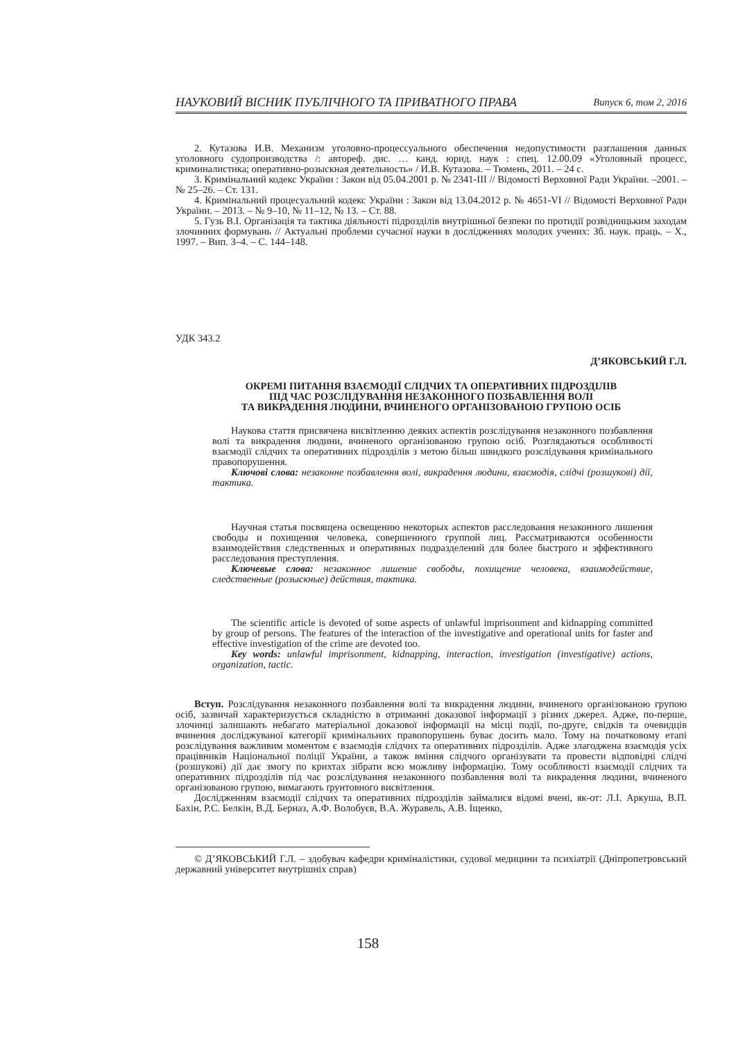НАУКОВИЙ ВІСНИК ПУБЛІЧНОГО ТА ПРИВАТНОГО ПРАВА Випуск 6, том 2, 2016
2. Кутазова И.В. Механизм уголовно-процессуального обеспечения недопустимости разглашения данных уголовного судопроизводства /: автореф. дис. … канд. юрид. наук : спец. 12.00.09 «Уголовный процесс, криминалистика; оперативно-розыскная деятельность» / И.В. Кутазова. – Тюмень, 2011. – 24 с.
3. Кримінальний кодекс України : Закон від 05.04.2001 р. № 2341-III // Відомості Верховної Ради України. –2001. – № 25–26. – Ст. 131.
4. Кримінальний процесуальний кодекс України : Закон від 13.04.2012 р. № 4651-VI // Відомості Верховної Ради України. – 2013. – № 9–10, № 11–12, № 13. – Ст. 88.
5. Гузь В.І. Організація та тактика діяльності підрозділів внутрішньої безпеки по протидії розвідницьким заходам злочинних формувань // Актуальні проблеми сучасної науки в дослідженнях молодих учених: Зб. наук. праць. – Х., 1997. – Вип. 3–4. – С. 144–148.
УДК 343.2
Д’ЯКОВСЬКИЙ Г.Л.
ОКРЕМІ ПИТАННЯ ВЗАЄМОДІЇ СЛІДЧИХ ТА ОПЕРАТИВНИХ ПІДРОЗДІЛІВ
ПІД ЧАС РОЗСЛІДУВАННЯ НЕЗАКОННОГО ПОЗБАВЛЕННЯ ВОЛІ
ТА ВИКРАДЕННЯ ЛЮДИНИ, ВЧИНЕНОГО ОРГАНІЗОВАНОЮ ГРУПОЮ ОСІБ
Наукова стаття присвячена висвітленню деяких аспектів розслідування незаконного позбавлення волі та викрадення людини, вчиненого організованою групою осіб. Розглядаються особливості взаємодії слідчих та оперативних підрозділів з метою більш швидкого розслідування кримінального правопорушення.
Ключові слова: незаконне позбавлення волі, викрадення людини, взаємодія, слідчі (розшукові) дії, тактика.
Научная статья посвящена освещению некоторых аспектов расследования незаконного лишения свободы и похищения человека, совершенного группой лиц. Рассматриваются особенности взаимодействия следственных и оперативных подразделений для более быстрого и эффективного расследования преступления.
Ключевые слова: незаконное лишение свободы, похищение человека, взаимодействие, следственные (розыскные) действия, тактика.
The scientific article is devoted of some aspects of unlawful imprisonment and kidnapping committed by group of persons. The features of the interaction of the investigative and operational units for faster and effective investigation of the crime are devoted too.
Key words: unlawful imprisonment, kidnapping, interaction, investigation (investigative) actions, organization, tactic.
Вступ. Розслідування незаконного позбавлення волі та викрадення людини, вчиненого організованою групою осіб, зазвичай характеризується складністю в отриманні доказової інформації з різних джерел. Адже, по-перше, злочинці залишають небагато матеріальної доказової інформації на місці події, по-друге, свідків та очевидців вчинення досліджуваної категорії кримінальних правопорушень буває досить мало. Тому на початковому етапі розслідування важливим моментом є взаємодія слідчих та оперативних підрозділів. Адже злагоджена взаємодія усіх працівників Національної поліції України, а також вміння слідчого організувати та провести відповідні слідчі (розшукові) дії дає змогу по крихтах зібрати всю можливу інформацію. Тому особливості взаємодії слідчих та оперативних підрозділів під час розслідування незаконного позбавлення волі та викрадення людини, вчиненого організованою групою, вимагають ґрунтовного висвітлення.
Дослідженням взаємодії слідчих та оперативних підрозділів займалися відомі вчені, як-от: Л.І. Аркуша, В.П. Бахін, Р.С. Белкін, В.Д. Берназ, А.Ф. Волобуєв, В.А. Журавель, А.В. Іщенко,
© Д’ЯКОВСЬКИЙ Г.Л. – здобувач кафедри криміналістики, судової медицини та психіатрії (Дніпропетровський державний університет внутрішніх справ)
158